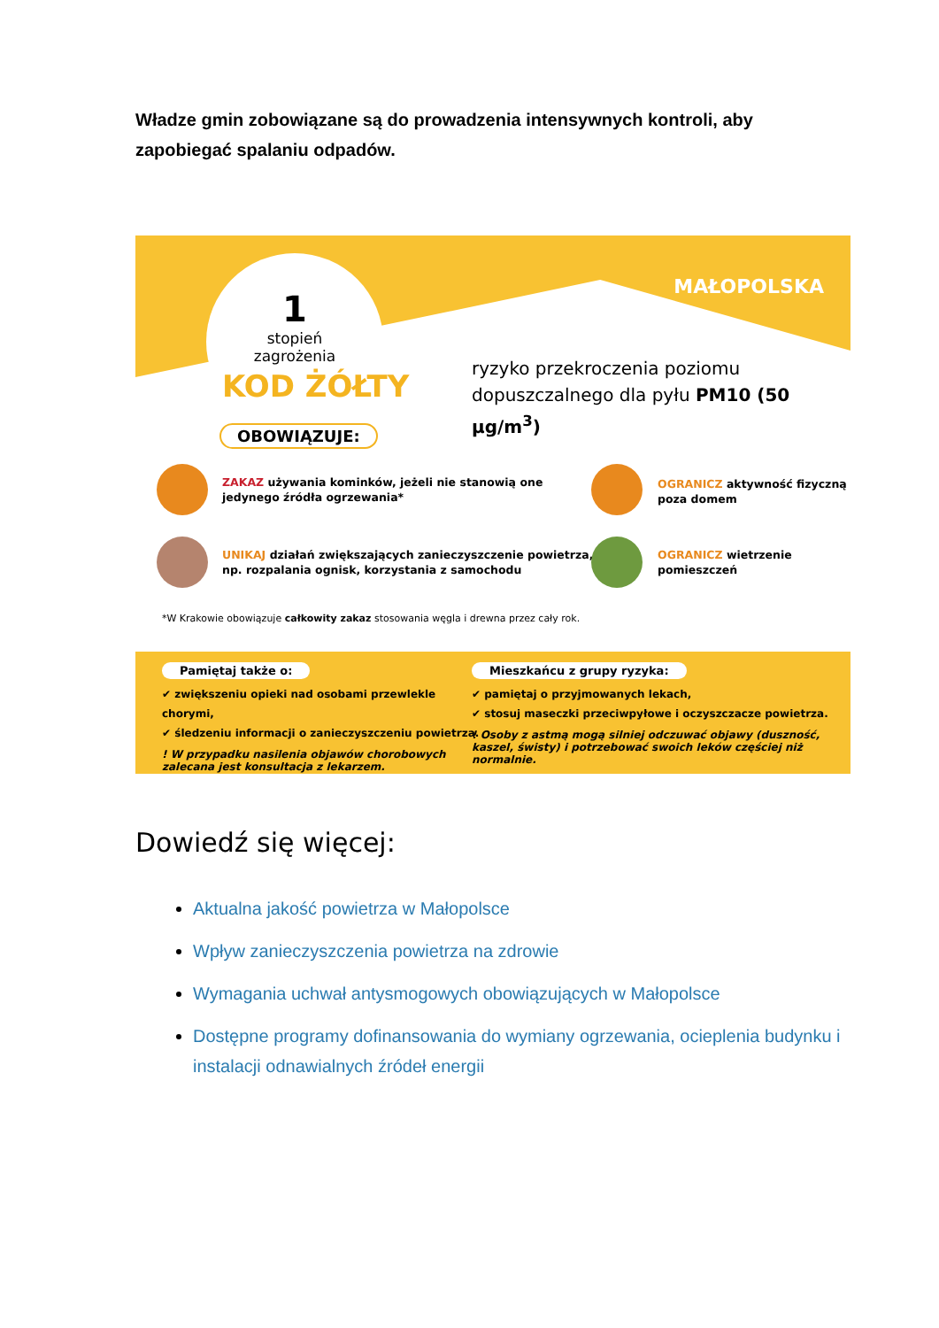Władze gmin zobowiązane są do prowadzenia intensywnych kontroli, aby zapobiegać spalaniu odpadów.
1
stopień
zagrożenia
MAŁOPOLSKA
KOD ŻÓŁTY
ryzyko przekroczenia poziomu
dopuszczalnego dla pyłu PM10 (50 µg/m<sup>3</sup>)
OBOWIĄZUJE:
ZAKAZ używania kominków, jeżeli nie stanowią one
jedynego źródła ogrzewania*
OGRANICZ aktywność fizyczną
poza domem
UNIKAJ działań zwiększających zanieczyszczenie powietrza,
np. rozpalania ognisk, korzystania z samochodu
OGRANICZ wietrzenie
pomieszczeń
*W Krakowie obowiązuje całkowity zakaz stosowania węgla i drewna przez cały rok.
Pamiętaj także o:
✔ zwiększeniu opieki nad osobami przewlekle chorymi,
✔ śledzeniu informacji o zanieczyszczeniu powietrza.
! W przypadku nasilenia objawów chorobowych zalecana jest konsultacja z lekarzem.
Mieszkańcu z grupy ryzyka:
✔ pamiętaj o przyjmowanych lekach,
✔ stosuj maseczki przeciwpyłowe i oczyszczacze powietrza.
! Osoby z astmą mogą silniej odczuwać objawy (duszność, kaszel, świsty) i potrzebować swoich leków częściej niż normalnie.
Dowiedź się więcej:
Aktualna jakość powietrza w Małopolsce
Wpływ zanieczyszczenia powietrza na zdrowie
Wymagania uchwał antysmogowych obowiązujących w Małopolsce
Dostępne programy dofinansowania do wymiany ogrzewania, ocieplenia budynku i instalacji odnawialnych źródeł energii